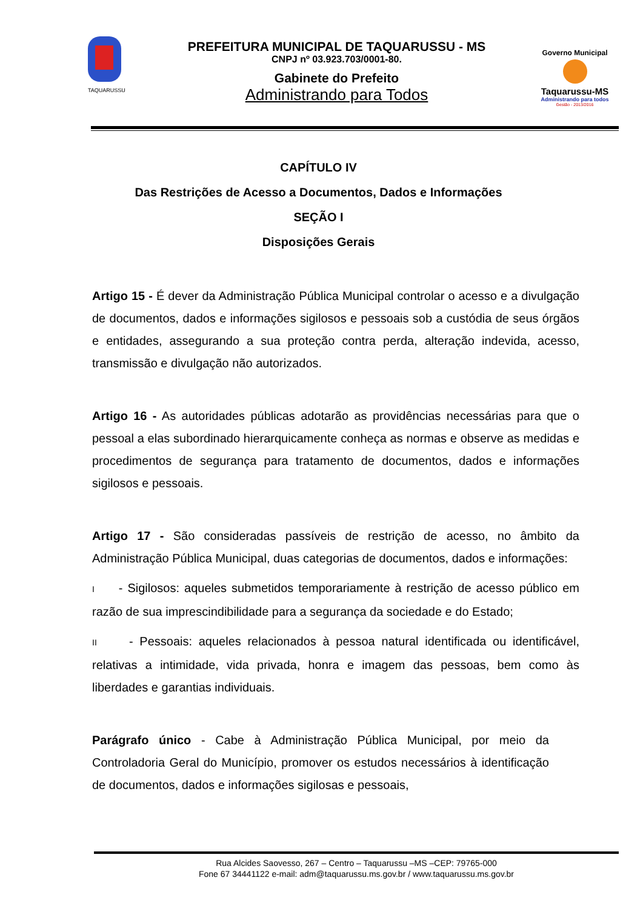TAQUARUSSU
PREFEITURA MUNICIPAL DE TAQUARUSSU - MS
CNPJ nº 03.923.703/0001-80.
Gabinete do Prefeito
Administrando para Todos
Governo Municipal
Taquarussu-MS
Administrando para todos
Gestão - 2013/2016
CAPÍTULO IV
Das Restrições de Acesso a Documentos, Dados e Informações
SEÇÃO I
Disposições Gerais
Artigo 15 - É dever da Administração Pública Municipal controlar o acesso e a divulgação de documentos, dados e informações sigilosos e pessoais sob a custódia de seus órgãos e entidades, assegurando a sua proteção contra perda, alteração indevida, acesso, transmissão e divulgação não autorizados.
Artigo 16 - As autoridades públicas adotarão as providências necessárias para que o pessoal a elas subordinado hierarquicamente conheça as normas e observe as medidas e procedimentos de segurança para tratamento de documentos, dados e informações sigilosos e pessoais.
Artigo 17 - São consideradas passíveis de restrição de acesso, no âmbito da Administração Pública Municipal, duas categorias de documentos, dados e informações:
I - Sigilosos: aqueles submetidos temporariamente à restrição de acesso público em razão de sua imprescindibilidade para a segurança da sociedade e do Estado;
II - Pessoais: aqueles relacionados à pessoa natural identificada ou identificável, relativas a intimidade, vida privada, honra e imagem das pessoas, bem como às liberdades e garantias individuais.
Parágrafo único - Cabe à Administração Pública Municipal, por meio da Controladoria Geral do Município, promover os estudos necessários à identificação de documentos, dados e informações sigilosas e pessoais,
Rua Alcides Saovesso, 267 – Centro – Taquarussu –MS –CEP: 79765-000
Fone 67 34441122 e-mail: adm@taquarussu.ms.gov.br / www.taquarussu.ms.gov.br